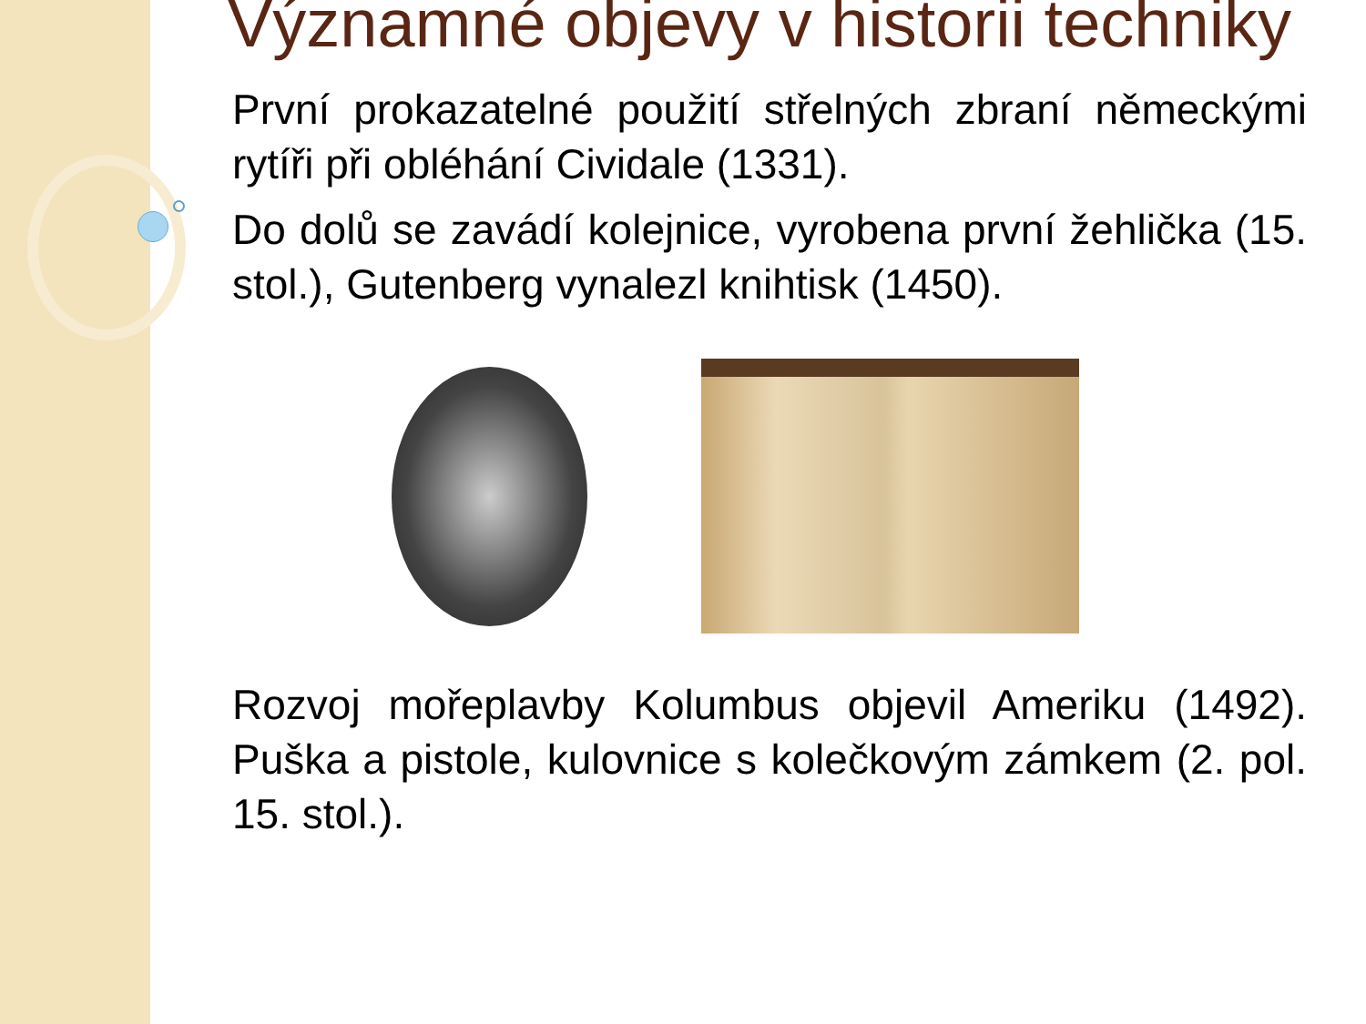Významné objevy v historii techniky
První prokazatelné použití střelných zbraní německými rytíři při obléhání Cividale (1331).
Do dolů se zavádí kolejnice, vyrobena první žehlička (15. stol.), Gutenberg vynalezl knihtisk (1450).
Rozvoj mořeplavby Kolumbus objevil Ameriku (1492). Puška a pistole, kulovnice s kolečkovým zámkem (2. pol. 15. stol.).